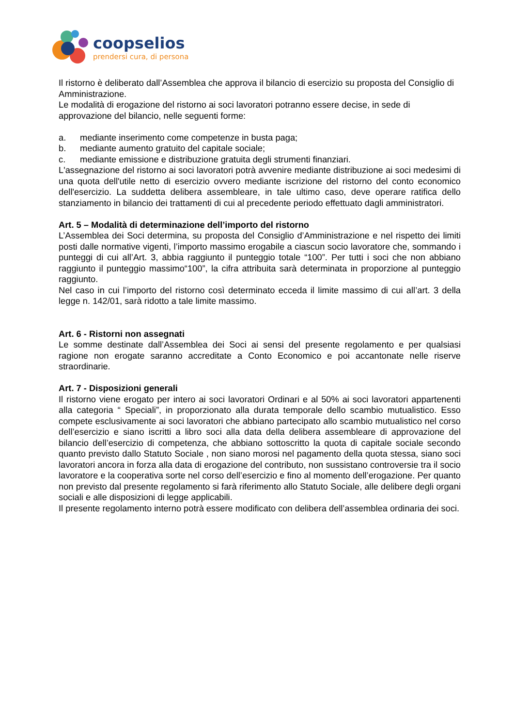coopselios
prendersi cura, di persona
Il ristorno è deliberato dall’Assemblea che approva il bilancio di esercizio su proposta del Consiglio di Amministrazione.
Le modalità di erogazione del ristorno ai soci lavoratori potranno essere decise, in sede di approvazione del bilancio, nelle seguenti forme:
a. mediante inserimento come competenze in busta paga;
b. mediante aumento gratuito del capitale sociale;
c. mediante emissione e distribuzione gratuita degli strumenti finanziari.
L'assegnazione del ristorno ai soci lavoratori potrà avvenire mediante distribuzione ai soci medesimi di una quota dell'utile netto di esercizio ovvero mediante iscrizione del ristorno del conto economico dell'esercizio. La suddetta delibera assembleare, in tale ultimo caso, deve operare ratifica dello stanziamento in bilancio dei trattamenti di cui al precedente periodo effettuato dagli amministratori.
Art. 5 – Modalità di determinazione dell’importo del ristorno
L’Assemblea dei Soci determina, su proposta del Consiglio d’Amministrazione e nel rispetto dei limiti posti dalle normative vigenti, l’importo massimo erogabile a ciascun socio lavoratore che, sommando i punteggi di cui all’Art. 3, abbia raggiunto il punteggio totale “100”. Per tutti i soci che non abbiano raggiunto il punteggio massimo“100”, la cifra attribuita sarà determinata in proporzione al punteggio raggiunto.
Nel caso in cui l’importo del ristorno così determinato ecceda il limite massimo di cui all’art. 3 della legge n. 142/01, sarà ridotto a tale limite massimo.
Art. 6 - Ristorni non assegnati
Le somme destinate dall’Assemblea dei Soci ai sensi del presente regolamento e per qualsiasi ragione non erogate saranno accreditate a Conto Economico e poi accantonate nelle riserve straordinarie.
Art. 7 - Disposizioni generali
Il ristorno viene erogato per intero ai soci lavoratori Ordinari e al 50% ai soci lavoratori appartenenti alla categoria “ Speciali”, in proporzionato alla durata temporale dello scambio mutualistico. Esso compete esclusivamente ai soci lavoratori che abbiano partecipato allo scambio mutualistico nel corso dell’esercizio e siano iscritti a libro soci alla data della delibera assembleare di approvazione del bilancio dell’esercizio di competenza, che abbiano sottoscritto la quota di capitale sociale secondo quanto previsto dallo Statuto Sociale , non siano morosi nel pagamento della quota stessa, siano soci lavoratori ancora in forza alla data di erogazione del contributo, non sussistano controversie tra il socio lavoratore e la cooperativa sorte nel corso dell’esercizio e fino al momento dell’erogazione. Per quanto non previsto dal presente regolamento si farà riferimento allo Statuto Sociale, alle delibere degli organi sociali e alle disposizioni di legge applicabili.
Il presente regolamento interno potrà essere modificato con delibera dell’assemblea ordinaria dei soci.